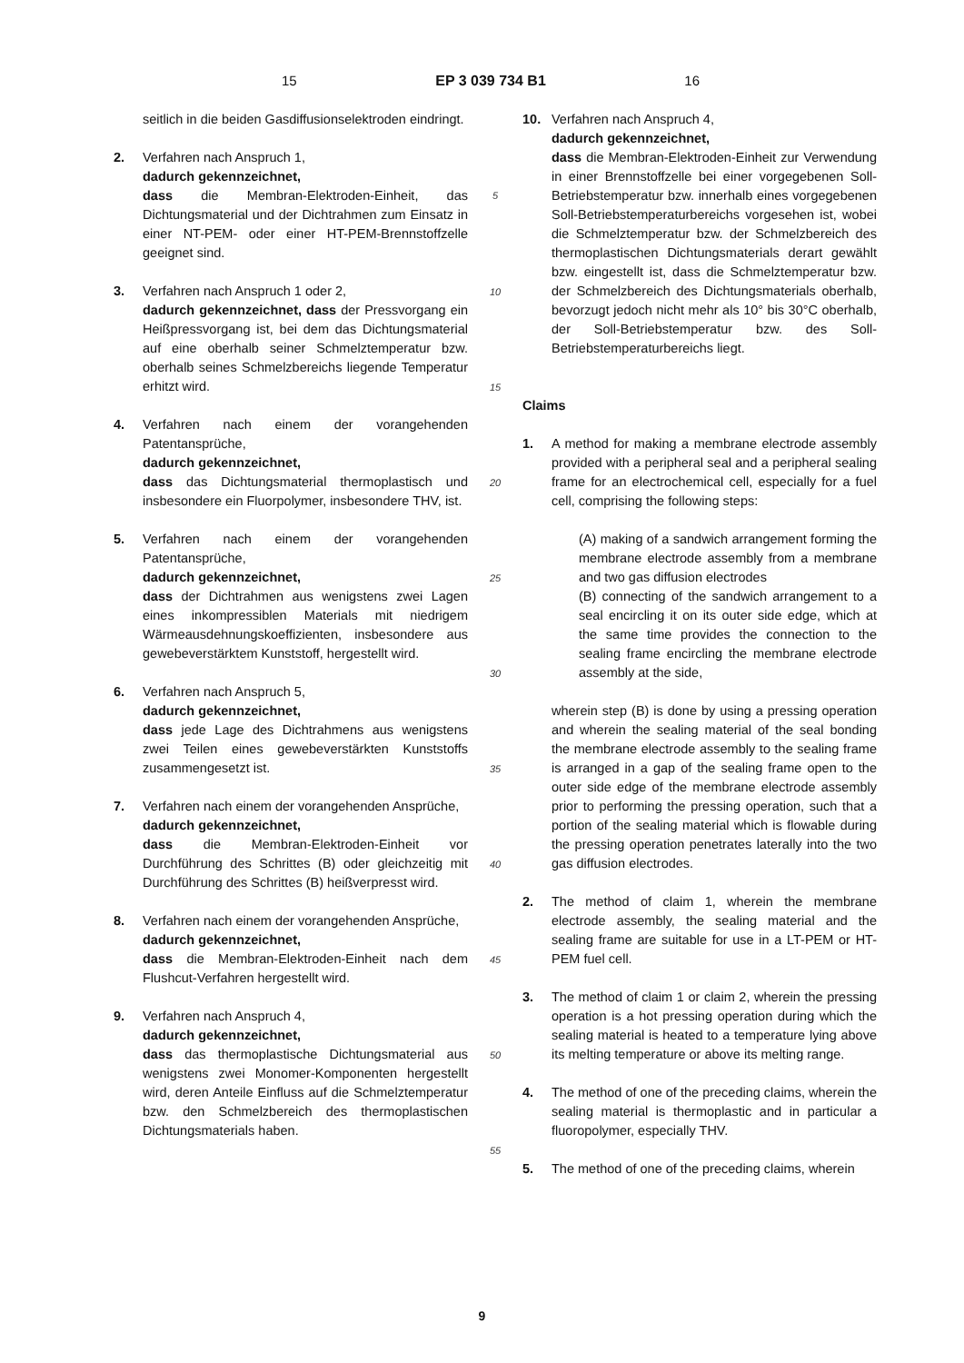15 EP 3 039 734 B1 16
seitlich in die beiden Gasdiffusionselektroden eindringt.
2. Verfahren nach Anspruch 1,
dadurch gekennzeichnet,
dass die Membran-Elektroden-Einheit, das Dichtungsmaterial und der Dichtrahmen zum Einsatz in einer NT-PEM- oder einer HT-PEM-Brennstoffzelle geeignet sind.
3. Verfahren nach Anspruch 1 oder 2,
dadurch gekennzeichnet, dass der Pressvorgang ein Heißpressvorgang ist, bei dem das Dichtungsmaterial auf eine oberhalb seiner Schmelztemperatur bzw. oberhalb seines Schmelzbereichs liegende Temperatur erhitzt wird.
4. Verfahren nach einem der vorangehenden Patentansprüche,
dadurch gekennzeichnet,
dass das Dichtungsmaterial thermoplastisch und insbesondere ein Fluorpolymer, insbesondere THV, ist.
5. Verfahren nach einem der vorangehenden Patentansprüche,
dadurch gekennzeichnet,
dass der Dichtrahmen aus wenigstens zwei Lagen eines inkompressiblen Materials mit niedrigem Wärmeausdehnungskoeffizienten, insbesondere aus gewebeverstärktem Kunststoff, hergestellt wird.
6. Verfahren nach Anspruch 5,
dadurch gekennzeichnet,
dass jede Lage des Dichtrahmens aus wenigstens zwei Teilen eines gewebeverstärkten Kunststoffs zusammengesetzt ist.
7. Verfahren nach einem der vorangehenden Ansprüche,
dadurch gekennzeichnet,
dass die Membran-Elektroden-Einheit vor Durchführung des Schrittes (B) oder gleichzeitig mit Durchführung des Schrittes (B) heißverpresst wird.
8. Verfahren nach einem der vorangehenden Ansprüche,
dadurch gekennzeichnet,
dass die Membran-Elektroden-Einheit nach dem Flushcut-Verfahren hergestellt wird.
9. Verfahren nach Anspruch 4,
dadurch gekennzeichnet,
dass das thermoplastische Dichtungsmaterial aus wenigstens zwei Monomer-Komponenten hergestellt wird, deren Anteile Einfluss auf die Schmelztemperatur bzw. den Schmelzbereich des thermoplastischen Dichtungsmaterials haben.
5
10
15
20
25
30
35
40
45
50
55
10. Verfahren nach Anspruch 4,
dadurch gekennzeichnet,
dass die Membran-Elektroden-Einheit zur Verwendung in einer Brennstoffzelle bei einer vorgegebenen Soll-Betriebstemperatur bzw. innerhalb eines vorgegebenen Soll-Betriebstemperaturbereichs vorgesehen ist, wobei die Schmelztemperatur bzw. der Schmelzbereich des thermoplastischen Dichtungsmaterials derart gewählt bzw. eingestellt ist, dass die Schmelztemperatur bzw. der Schmelzbereich des Dichtungsmaterials oberhalb, bevorzugt jedoch nicht mehr als 10° bis 30°C oberhalb, der Soll-Betriebstemperatur bzw. des Soll-Betriebstemperaturbereichs liegt.
Claims
1. A method for making a membrane electrode assembly provided with a peripheral seal and a peripheral sealing frame for an electrochemical cell, especially for a fuel cell, comprising the following steps:
(A) making of a sandwich arrangement forming the membrane electrode assembly from a membrane and two gas diffusion electrodes
(B) connecting of the sandwich arrangement to a seal encircling it on its outer side edge, which at the same time provides the connection to the sealing frame encircling the membrane electrode assembly at the side,
wherein step (B) is done by using a pressing operation and wherein the sealing material of the seal bonding the membrane electrode assembly to the sealing frame is arranged in a gap of the sealing frame open to the outer side edge of the membrane electrode assembly prior to performing the pressing operation, such that a portion of the sealing material which is flowable during the pressing operation penetrates laterally into the two gas diffusion electrodes.
2. The method of claim 1, wherein the membrane electrode assembly, the sealing material and the sealing frame are suitable for use in a LT-PEM or HT-PEM fuel cell.
3. The method of claim 1 or claim 2, wherein the pressing operation is a hot pressing operation during which the sealing material is heated to a temperature lying above its melting temperature or above its melting range.
4. The method of one of the preceding claims, wherein the sealing material is thermoplastic and in particular a fluoropolymer, especially THV.
5. The method of one of the preceding claims, wherein
9